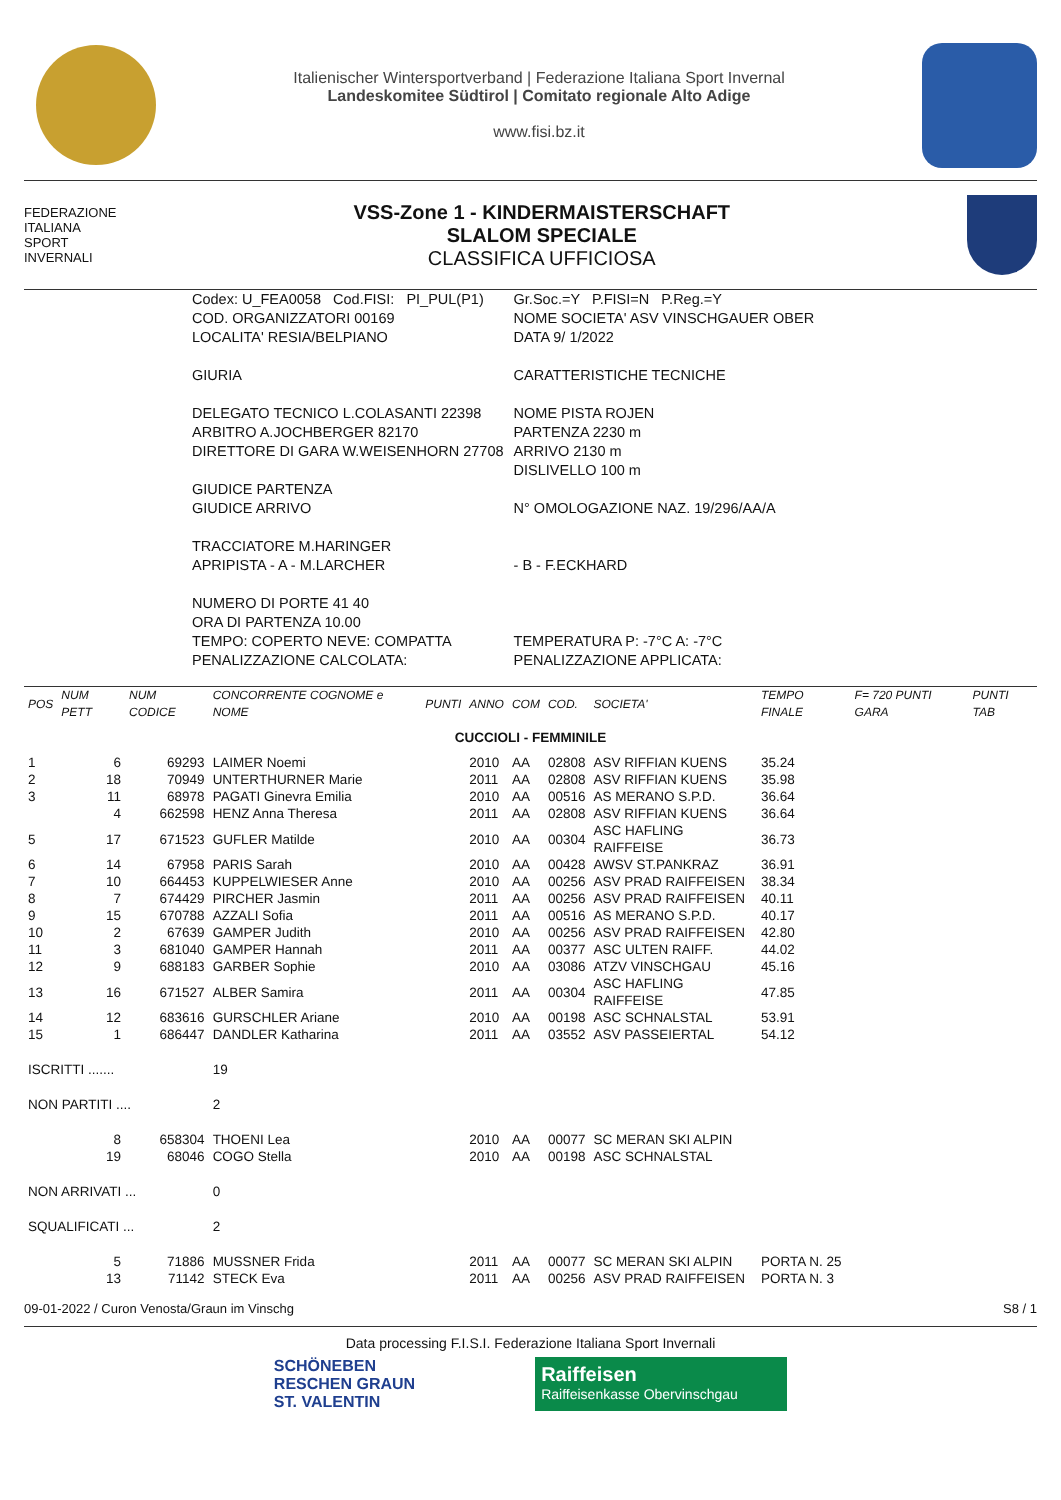Italienischer Wintersportverband | Federazione Italiana Sport Invernal
Landeskomitee Südtirol | Comitato regionale Alto Adige
www.fisi.bz.it
FEDERAZIONE
ITALIANA
SPORT
INVERNALI
VSS-Zone 1 - KINDERMAISTERSCHAFT
SLALOM SPECIALE
CLASSIFICA UFFICIOSA
| Codex: U_FEA0058 Cod.FISI: PI_PUL(P1) | Gr.Soc.=Y P.FISI=N P.Reg.=Y |
| COD. ORGANIZZATORI 00169 | NOME SOCIETA' ASV VINSCHGAUER OBER |
| LOCALITA' RESIA/BELPIANO | DATA 9/ 1/2022 |
| GIURIA | CARATTERISTICHE TECNICHE |
| DELEGATO TECNICO L.COLASANTI 22398 ARBITRO A.JOCHBERGER 82170 DIRETTORE DI GARA W.WEISENHORN 27708 | NOME PISTA ROJEN PARTENZA 2230 m ARRIVO 2130 m DISLIVELLO 100 m |
| GIUDICE PARTENZA GIUDICE ARRIVO | N° OMOLOGAZIONE NAZ. 19/296/AA/A |
| TRACCIATORE M.HARINGER APRIPISTA - A - M.LARCHER | - B - F.ECKHARD |
| NUMERO DI PORTE 41 40 ORA DI PARTENZA 10.00 TEMPO: COPERTO NEVE: COMPATTA PENALIZZAZIONE CALCOLATA: | TEMPERATURA P: -7°C A: -7°C PENALIZZAZIONE APPLICATA: |
| POS | NUM PETT | NUM CODICE | CONCORRENTE COGNOME e NOME | PUNTI | ANNO | COM | COD. | SOCIETA' | TEMPO FINALE | F= 720 PUNTI GARA | PUNTI TAB |
| --- | --- | --- | --- | --- | --- | --- | --- | --- | --- | --- | --- |
| CUCCIOLI - FEMMINILE | | | | | | | | | | | |
| 1 | 6 | 69293 | LAIMER Noemi | | 2010 | AA | 02808 | ASV RIFFIAN KUENS | 35.24 | | |
| 2 | 18 | 70949 | UNTERTHURNER Marie | | 2011 | AA | 02808 | ASV RIFFIAN KUENS | 35.98 | | |
| 3 | 11 | 68978 | PAGATI Ginevra Emilia | | 2010 | AA | 00516 | AS MERANO S.P.D. | 36.64 | | |
| | 4 | 662598 | HENZ Anna Theresa | | 2011 | AA | 02808 | ASV RIFFIAN KUENS | 36.64 | | |
| 5 | 17 | 671523 | GUFLER Matilde | | 2010 | AA | 00304 | ASC HAFLING RAIFFEISE | 36.73 | | |
| 6 | 14 | 67958 | PARIS Sarah | | 2010 | AA | 00428 | AWSV ST.PANKRAZ | 36.91 | | |
| 7 | 10 | 664453 | KUPPELWIESER Anne | | 2010 | AA | 00256 | ASV PRAD RAIFFEISEN | 38.34 | | |
| 8 | 7 | 674429 | PIRCHER Jasmin | | 2011 | AA | 00256 | ASV PRAD RAIFFEISEN | 40.11 | | |
| 9 | 15 | 670788 | AZZALI Sofia | | 2011 | AA | 00516 | AS MERANO S.P.D. | 40.17 | | |
| 10 | 2 | 67639 | GAMPER Judith | | 2010 | AA | 00256 | ASV PRAD RAIFFEISEN | 42.80 | | |
| 11 | 3 | 681040 | GAMPER Hannah | | 2011 | AA | 00377 | ASC ULTEN RAIFF. | 44.02 | | |
| 12 | 9 | 688183 | GARBER Sophie | | 2010 | AA | 03086 | ATZV VINSCHGAU | 45.16 | | |
| 13 | 16 | 671527 | ALBER Samira | | 2011 | AA | 00304 | ASC HAFLING RAIFFEISE | 47.85 | | |
| 14 | 12 | 683616 | GURSCHLER Ariane | | 2010 | AA | 00198 | ASC SCHNALSTAL | 53.91 | | |
| 15 | 1 | 686447 | DANDLER Katharina | | 2011 | AA | 03552 | ASV PASSEIERTAL | 54.12 | | |
| ISCRITTI ....... | | | 19 | | | | | | | | |
| NON PARTITI .... | | | 2 | | | | | | | | |
| | 8 | 658304 | THOENI Lea | | 2010 | AA | 00077 | SC MERAN SKI ALPIN | | | |
| | 19 | 68046 | COGO Stella | | 2010 | AA | 00198 | ASC SCHNALSTAL | | | |
| NON ARRIVATI ... | | | 0 | | | | | | | | |
| SQUALIFICATI ... | | | 2 | | | | | | | | |
| | 5 | 71886 | MUSSNER Frida | | 2011 | AA | 00077 | SC MERAN SKI ALPIN | PORTA N. 25 | | |
| | 13 | 71142 | STECK Eva | | 2011 | AA | 00256 | ASV PRAD RAIFFEISEN | PORTA N. 3 | | |
09-01-2022 / Curon Venosta/Graun im Vinschg S8 / 1
Data processing F.I.S.I. Federazione Italiana Sport Invernali
SCHÖNEBEN
RESCHEN GRAUN
ST. VALENTIN
Raiffeisen
Raiffeisenkasse Obervinschgau